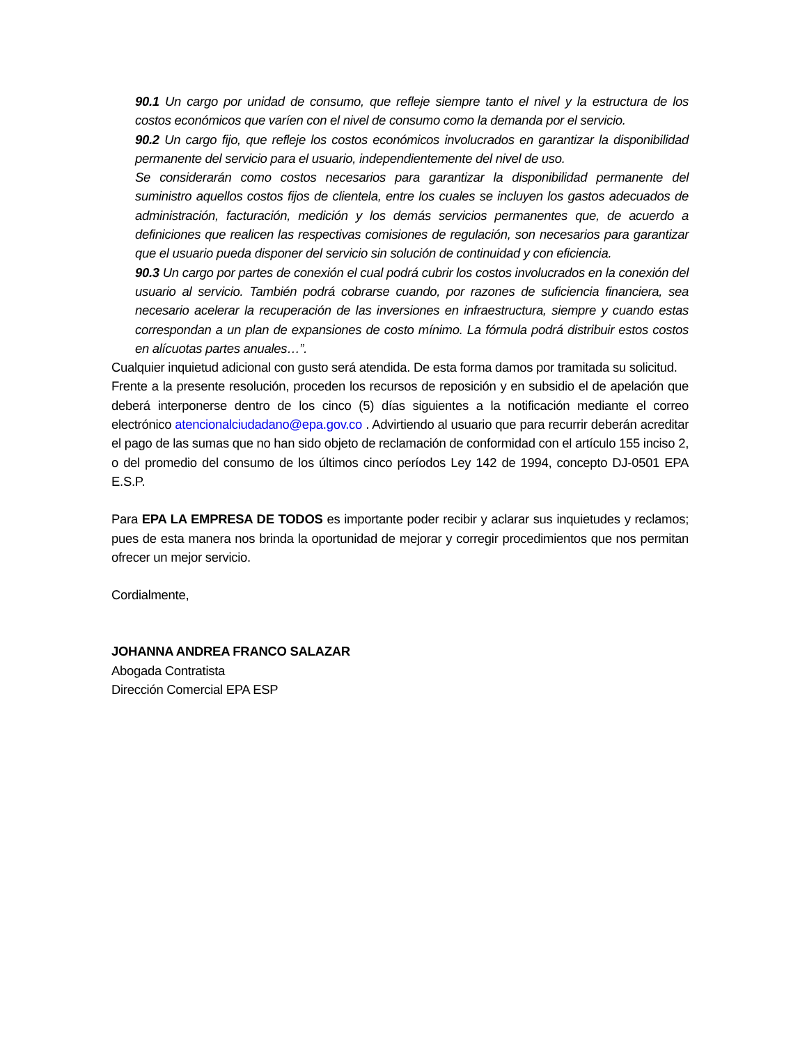90.1 Un cargo por unidad de consumo, que refleje siempre tanto el nivel y la estructura de los costos económicos que varíen con el nivel de consumo como la demanda por el servicio.
90.2 Un cargo fijo, que refleje los costos económicos involucrados en garantizar la disponibilidad permanente del servicio para el usuario, independientemente del nivel de uso.
Se considerarán como costos necesarios para garantizar la disponibilidad permanente del suministro aquellos costos fijos de clientela, entre los cuales se incluyen los gastos adecuados de administración, facturación, medición y los demás servicios permanentes que, de acuerdo a definiciones que realicen las respectivas comisiones de regulación, son necesarios para garantizar que el usuario pueda disponer del servicio sin solución de continuidad y con eficiencia.
90.3 Un cargo por partes de conexión el cual podrá cubrir los costos involucrados en la conexión del usuario al servicio. También podrá cobrarse cuando, por razones de suficiencia financiera, sea necesario acelerar la recuperación de las inversiones en infraestructura, siempre y cuando estas correspondan a un plan de expansiones de costo mínimo. La fórmula podrá distribuir estos costos en alícuotas partes anuales…”.
Cualquier inquietud adicional con gusto será atendida. De esta forma damos por tramitada su solicitud.
Frente a la presente resolución, proceden los recursos de reposición y en subsidio el de apelación que deberá interponerse dentro de los cinco (5) días siguientes a la notificación mediante el correo electrónico atencionalciudadano@epa.gov.co . Advirtiendo al usuario que para recurrir deberán acreditar el pago de las sumas que no han sido objeto de reclamación de conformidad con el artículo 155 inciso 2, o del promedio del consumo de los últimos cinco períodos Ley 142 de 1994, concepto DJ-0501 EPA E.S.P.
Para EPA LA EMPRESA DE TODOS es importante poder recibir y aclarar sus inquietudes y reclamos; pues de esta manera nos brinda la oportunidad de mejorar y corregir procedimientos que nos permitan ofrecer un mejor servicio.
Cordialmente,
JOHANNA ANDREA FRANCO SALAZAR
Abogada Contratista
Dirección Comercial EPA ESP